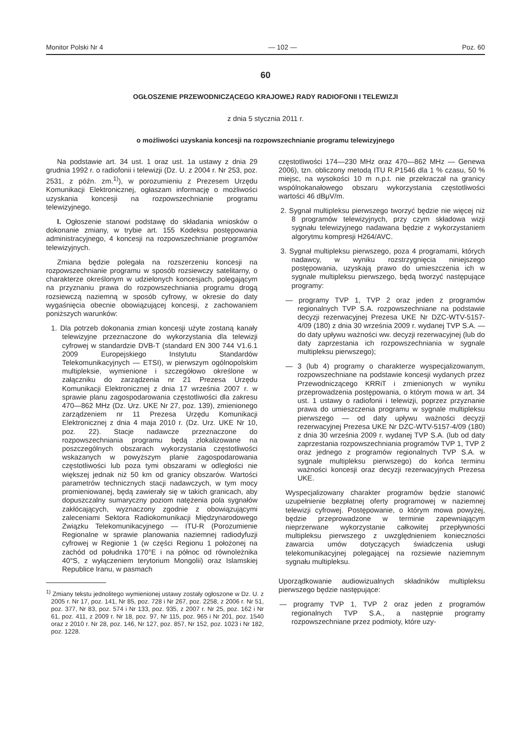Monitor Polski Nr 4 — 102 — Poz. 60
60
OGŁOSZENIE PRZEWODNICZĄCEGO KRAJOWEJ RADY RADIOFONII I TELEWIZJI
z dnia 5 stycznia 2011 r.
o możliwości uzyskania koncesji na rozpowszechnianie programu telewizyjnego
Na podstawie art. 34 ust. 1 oraz ust. 1a ustawy z dnia 29 grudnia 1992 r. o radiofonii i telewizji (Dz. U. z 2004 r. Nr 253, poz. 2531, z późn. zm.<sup>1)</sup>), w porozumieniu z Prezesem Urzędu Komunikacji Elektronicznej, ogłaszam informację o możliwości uzyskania koncesji na rozpowszechnianie programu telewizyjnego.
I. Ogłoszenie stanowi podstawę do składania wniosków o dokonanie zmiany, w trybie art. 155 Kodeksu postępowania administracyjnego, 4 koncesji na rozpowszechnianie programów telewizyjnych.
Zmiana będzie polegała na rozszerzeniu koncesji na rozpowszechnianie programu w sposób rozsiewczy satelitarny, o charakterze określonym w udzielonych koncesjach, polegającym na przyznaniu prawa do rozpowszechniania programu drogą rozsiewczą naziemną w sposób cyfrowy, w okresie do daty wygaśnięcia obecnie obowiązującej koncesji, z zachowaniem poniższych warunków:
1. Dla potrzeb dokonania zmian koncesji użyte zostaną kanały telewizyjne przeznaczone do wykorzystania dla telewizji cyfrowej w standardzie DVB-T (standard EN 300 744 V1.6.1 2009 Europejskiego Instytutu Standardów Telekomunikacyjnych — ETSI), w pierwszym ogólnopolskim multipleksie, wymienione i szczegółowo określone w załączniku do zarządzenia nr 21 Prezesa Urzędu Komunikacji Elektronicznej z dnia 17 września 2007 r. w sprawie planu zagospodarowania częstotliwości dla zakresu 470—862 MHz (Dz. Urz. UKE Nr 27, poz. 139), zmienionego zarządzeniem nr 11 Prezesa Urzędu Komunikacji Elektronicznej z dnia 4 maja 2010 r. (Dz. Urz. UKE Nr 10, poz. 22). Stacje nadawcze przeznaczone do rozpowszechniania programu będą zlokalizowane na poszczególnych obszarach wykorzystania częstotliwości wskazanych w powyższym planie zagospodarowania częstotliwości lub poza tymi obszarami w odległości nie większej jednak niż 50 km od granicy obszarów. Wartości parametrów technicznych stacji nadawczych, w tym mocy promieniowanej, będą zawierały się w takich granicach, aby dopuszczalny sumaryczny poziom natężenia pola sygnałów zakłócających, wyznaczony zgodnie z obowiązującymi zaleceniami Sektora Radiokomunikacji Międzynarodowego Związku Telekomunikacyjnego — ITU-R (Porozumienie Regionalne w sprawie planowania naziemnej radiodyfuzji cyfrowej w Regionie 1 (w części Regionu 1 położonej na zachód od południka 170°E i na północ od równoleżnika 40°S, z wyłączeniem terytorium Mongolii) oraz Islamskiej Republice Iranu, w pasmach
<sup>1)</sup> Zmiany tekstu jednolitego wymienionej ustawy zostały ogłoszone w Dz. U. z 2005 r. Nr 17, poz. 141, Nr 85, poz. 728 i Nr 267, poz. 2258, z 2006 r. Nr 51, poz. 377, Nr 83, poz. 574 i Nr 133, poz. 935, z 2007 r. Nr 25, poz. 162 i Nr 61, poz. 411, z 2009 r. Nr 18, poz. 97, Nr 115, poz. 965 i Nr 201, poz. 1540 oraz z 2010 r. Nr 28, poz. 146, Nr 127, poz. 857, Nr 152, poz. 1023 i Nr 182, poz. 1228.
częstotliwości 174—230 MHz oraz 470—862 MHz — Genewa 2006), tzn. obliczony metodą ITU R.P1546 dla 1 % czasu, 50 % miejsc, na wysokości 10 m n.p.t. nie przekraczał na granicy wspólnokanałowego obszaru wykorzystania częstotliwości wartości 46 dBμV/m.
2. Sygnał multipleksu pierwszego tworzyć będzie nie więcej niż 8 programów telewizyjnych, przy czym składowa wizji sygnału telewizyjnego nadawana będzie z wykorzystaniem algorytmu kompresji H264/AVC.
3. Sygnał multipleksu pierwszego, poza 4 programami, których nadawcy, w wyniku rozstrzygnięcia niniejszego postępowania, uzyskają prawo do umieszczenia ich w sygnale multipleksu pierwszego, będą tworzyć następujące programy:
— programy TVP 1, TVP 2 oraz jeden z programów regionalnych TVP S.A. rozpowszechniane na podstawie decyzji rezerwacyjnej Prezesa UKE Nr DZC-WTV-5157-4/09 (180) z dnia 30 września 2009 r. wydanej TVP S.A. — do daty upływu ważności ww. decyzji rezerwacyjnej (lub do daty zaprzestania ich rozpowszechniania w sygnale multipleksu pierwszego);
— 3 (lub 4) programy o charakterze wyspecjalizowanym, rozpowszechniane na podstawie koncesji wydanych przez Przewodniczącego KRRiT i zmienionych w wyniku przeprowadzenia postępowania, o którym mowa w art. 34 ust. 1 ustawy o radiofonii i telewizji, poprzez przyznanie prawa do umieszczenia programu w sygnale multipleksu pierwszego — od daty upływu ważności decyzji rezerwacyjnej Prezesa UKE Nr DZC-WTV-5157-4/09 (180) z dnia 30 września 2009 r. wydanej TVP S.A. (lub od daty zaprzestania rozpowszechniania programów TVP 1, TVP 2 oraz jednego z programów regionalnych TVP S.A. w sygnale multipleksu pierwszego) do końca terminu ważności koncesji oraz decyzji rezerwacyjnych Prezesa UKE.
Wyspecjalizowany charakter programów będzie stanowić uzupełnienie bezpłatnej oferty programowej w naziemnej telewizji cyfrowej. Postępowanie, o którym mowa powyżej, będzie przeprowadzone w terminie zapewniającym nieprzerwane wykorzystanie całkowitej przepływności multipleksu pierwszego z uwzględnieniem konieczności zawarcia umów dotyczących świadczenia usługi telekomunikacyjnej polegającej na rozsiewie naziemnym sygnału multipleksu.
Uporządkowanie audiowizualnych składników multipleksu pierwszego będzie następujące:
— programy TVP 1, TVP 2 oraz jeden z programów regionalnych TVP S.A., a następnie programy rozpowszechniane przez podmioty, które uzy-